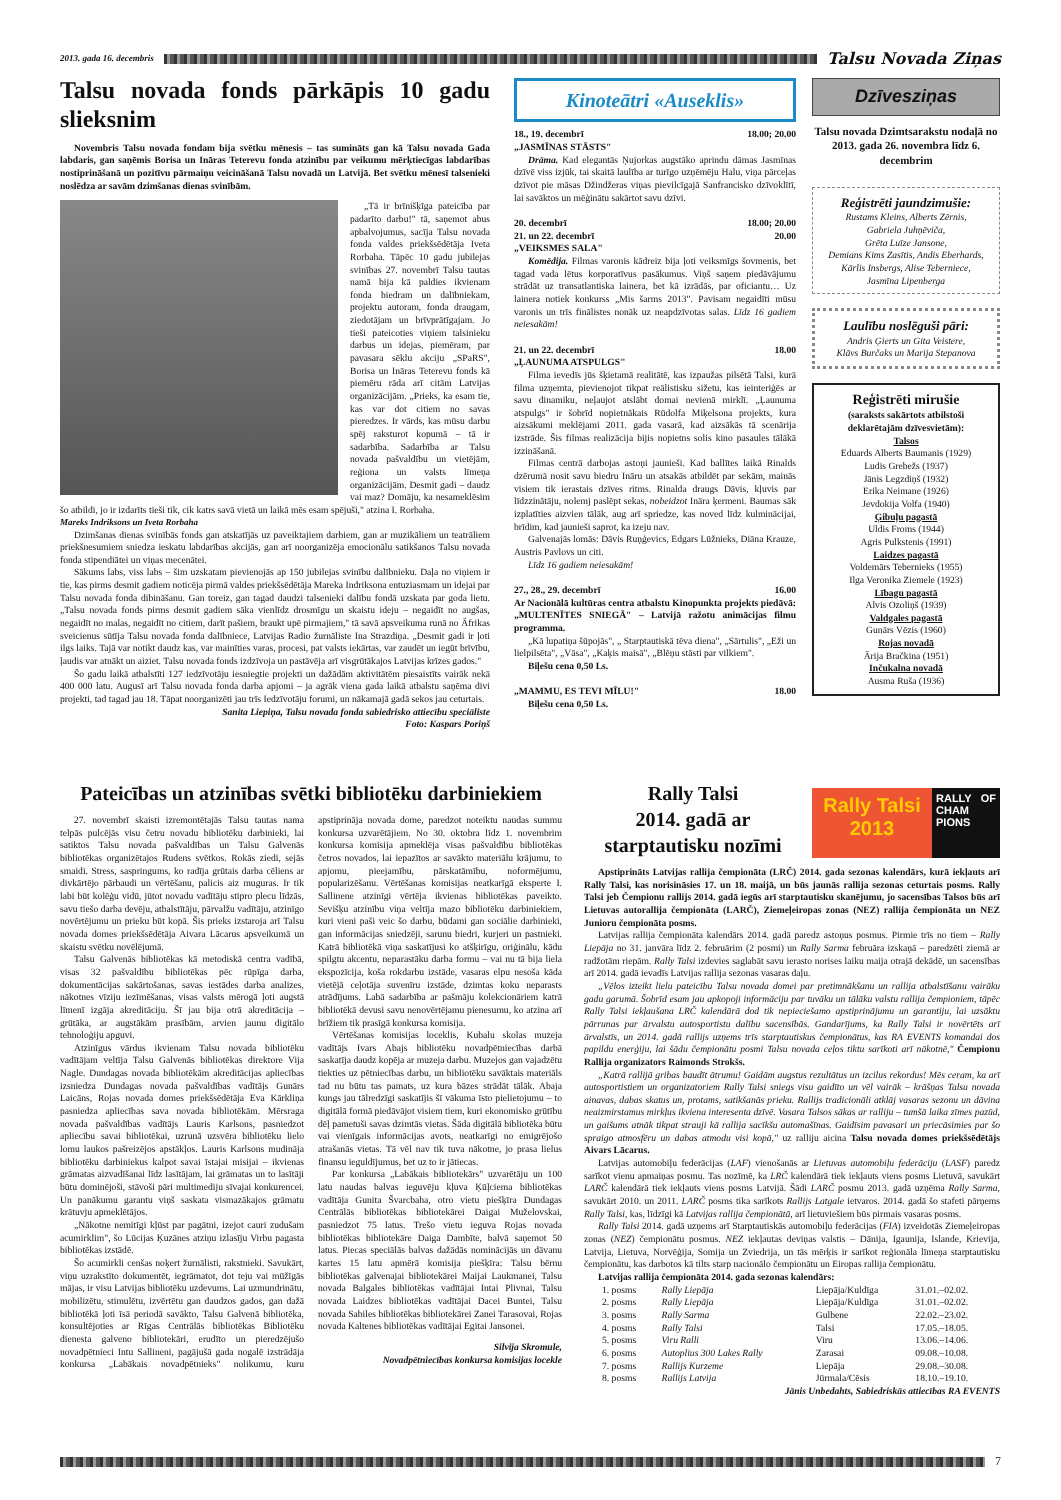2013. gada 16. decembris
Talsu Novada Ziņas
Talsu novada fonds pārkāpis 10 gadu slieksnim
Novembris Talsu novada fondam bija svētku mēnesis – tas sumināts gan kā Talsu novada Gada labdaris, gan saņēmis Borisa un Ināras Teterevu fonda atzinību par veikumu mērķtiecīgas labdarības nostiprināšanā un pozitīvu pārmaiņu veicināšanā Talsu novadā un Latvijā. Bet svētku mēnesī talsenieki noslēdza ar savām dzimšanas dienas svinībām.
„Tā ir brīnišķīga pateicība par padarīto darbu!" tā, saņemot abus apbalvojumus, sacīja Talsu novada fonda valdes priekšsēdētāja Iveta Rorbaha. Tāpēc 10 gadu jubilejas svinības 27. novembrī Talsu tautas namā bija kā paldies ikvienam fonda biedram un dalībniekam, projektu autoram, fonda draugam, ziedotājam un brīvprātīgajam. Jo tieši pateicoties viņiem talsinieku darbus un idejas, piemēram, par pavasara sēklu akciju „SPaRS", Borisa un Ināras Teterevu fonds kā piemēru rāda arī citām Latvijas organizācijām. „Prieks, ka esam tie, kas var dot citiem no savas pieredzes. Ir vārds, kas mūsu darbu spēj raksturot kopumā – tā ir sadarbība. Sadarbība ar Talsu novada pašvaldību un vietējām, reģiona un valsts līmeņa organizācijām. Desmit gadi – daudz vai maz? Domāju, ka nesameklēsim šo atbildi, jo ir izdarīts tieši tik, cik katrs savā vietā un laikā mēs esam spējuši," atzina I. Rorbaha.
Mareks Indriksons un Iveta Rorbaha
Dzimšanas dienas svinībās fonds gan atskatījās uz paveiktajiem darbiem, gan ar muzikāliem un teatrāliem priekšnesumiem sniedza ieskatu labdarības akcijās, gan arī noorganizēja emocionālu satikšanos Talsu novada fonda stipendiātei un viņas mecenātei.
Sākums labs, viss labs – šim uzskatam pievienojās ap 150 jubilejas svinību dalībnieku. Daļa no viņiem ir tie, kas pirms desmit gadiem noticēja pirmā valdes priekšsēdētāja Mareka Indriksona entuziasmam un idejai par Talsu novada fonda dibināšanu. Gan toreiz, gan tagad daudzi talsenieki dalību fondā uzskata par goda lietu. „Talsu novada fonds pirms desmit gadiem sāka vienlīdz drosmīgu un skaistu ideju – negaidīt no augšas, negaidīt no malas, negaidīt no citiem, darīt pašiem, braukt upē pirmajiem," tā savā apsveikuma runā no Āfrikas sveicienus sūtīja Talsu novada fonda dalībniece, Latvijas Radio žurnāliste Ina Strazdiņa. „Desmit gadi ir ļoti ilgs laiks. Tajā var notikt daudz kas, var mainīties varas, procesi, pat valsts iekārtas, var zaudēt un iegūt brīvību, ļaudis var atnākt un aiziet. Talsu novada fonds izdzīvoja un pastāvēja arī visgrūtākajos Latvijas krīzes gados."
Šo gadu laikā atbalstīti 127 iedzīvotāju iesniegtie projekti un dažādām aktivitātēm piesaistīts vairāk nekā 400 000 latu. Augusī arī Talsu novada fonda darba apjomi – ja agrāk viena gada laikā atbalstu saņēma divi projekti, tad tagad jau 18. Tāpat noorganizēti jau trīs Iedzīvotāju forumi, un nākamajā gadā sekos jau ceturtais.
Sanita Liepiņa, Talsu novada fonda sabiedrisko attiecību speciāliste
Foto: Kaspars Poriņš
Kinoteātri «Auseklis»
18., 19. decembrī 18.00; 20.00
„JASMĪNAS STĀSTS"
Drāma. Kad elegantās Ņujorkas augstāko aprindu dāmas Jasmīnas dzīvē viss izjūk, tai skaitā laulība ar turīgo uzņēmēju Halu, viņa pārceļas dzīvot pie māsas Džindžeras viņas pievilcīgajā Sanfrancisko dzīvoklītī, lai savāktos un mēģinātu sakārtot savu dzīvi.
20. decembrī 18.00; 20.00
21. un 22. decembrī 20.00
„VEIKSMES SALA"
Komēdija. Filmas varonis kādreiz bija ļoti veiksmīgs šovmenis, bet tagad vada lētus korporatīvus pasākumus. Viņš saņem piedāvājumu strādāt uz transatlantiska lainera, bet kā izrādās, par oficiantu… Uz lainera notiek konkurss „Mis šarms 2013". Pavisam negaidīti mūsu varonis un trīs finālistes nonāk uz neapdzīvotas salas. Līdz 16 gadiem neiesakām!
21. un 22. decembrī 18.00
„ĻAUNUMA ATSPULGS"
Filma ievedīs jūs šķietamā realitātē, kas izpaužas pilsētā Talsi, kurā filma uzņemta, pievienojot tikpat reālistisku sižetu, kas ieinteriģēs ar savu dinamiku, neļaujot atslābt domai nevienā mirklī. „Ļaunuma atspulgs" ir šobrīd nopietnākais Rūdolfa Miķelsona projekts, kura aizsākumi meklējami 2011. gada vasarā, kad aizsākās tā scenārija izstrāde. Šis filmas realizācija bijis nopietns solis kino pasaules tālākā izzināšanā.
Filmas centrā darbojas astoņi jaunieši. Kad ballītes laikā Rinalds dzērumā nosit savu biedru Ināru un atsakās atbildēt par sekām, mainās visiem tik ierastais dzīves ritms. Rinalda draugs Dāvis, kļuvis par līdzzinātāju, nolemj paslēpt sekas, nobeidzot Ināra ķermeni. Baumas sāk izplatīties aizvien tālāk, aug arī spriedze, kas noved līdz kulminācijai, brīdim, kad jaunieši saprot, ka izeju nav.
Galvenajās lomās: Dāvis Ruņģevics, Edgars Lūžnieks, Diāna Krauze, Austris Pavlovs un citi.
Līdz 16 gadiem neiesakām!
27., 28., 29. decembrī 16.00
Ar Nacionālā kultūras centra atbalstu Kinopunkta projekts piedāvā: „MULTENĪTES SNIEGĀ" – Latvijā ražotu animācijas filmu programma.
„Kā lupatiņa šūpojās", „ Starptautiskā tēva diena", „Sārtulis", „Eži un lielpilsēta", „Vāsa", „Kaķis maisā", „Blēņu stāsti par vilkiem".
Biļešu cena 0,50 Ls.
„MAMMU, ES TEVI MĪLU!" 18.00
Biļešu cena 0,50 Ls.
Dzīvesziņas
Talsu novada Dzimtsarakstu nodaļā no 2013. gada 26. novembra līdz 6. decembrim
Reģistrēti jaundzimušie:
Rustams Kleins, Alberts Zērnis,
Gabriela Juhņēviča,
Grēta Luīze Jansone,
Demians Kims Zasītis, Andis Eberhards,
Kārlis Insbergs, Alise Teberniece,
Jasmīna Lipenberga
Laulību noslēguši pāri:
Andris Ģierts un Gita Veistere,
Klāvs Burčaks un Marija Stepanova
Reģistrēti mirušie
(saraksts sakārtots atbilstoši deklarētajām dzīvesvietām):
Talsos
Eduards Alberts Baumanis (1929)
Ludis Grebežs (1937)
Jānis Legzdiņš (1932)
Erika Neimane (1926)
Jevdokija Volfa (1940)
Ģibuļu pagastā
Uldis Froms (1944)
Agris Pulkstenis (1991)
Laidzes pagastā
Voldemārs Tebernieks (1955)
Ilga Veronika Ziemele (1923)
Lībagu pagastā
Alvis Ozoliņš (1939)
Valdgales pagastā
Gunārs Vēzis (1960)
Rojas novadā
Ārija Bračkina (1951)
Inčukalna novadā
Ausma Ruša (1936)
Pateicības un atzinības svētki bibliotēku darbiniekiem
27. novembrī skaisti izremontētajās Talsu tautas nama telpās pulcējās visu četru novadu bibliotēku darbinieki, lai satiktos Talsu novada pašvaldības un Talsu Galvenās bibliotēkas organizētajos Rudens svētkos. Rokās ziedi, sejās smaidi. Stress, saspringums, ko radīja grūtais darba cēliens ar divkārtējo pārbaudi un vērtēšanu, palicis aiz muguras. Ir tik labi būt kolēģu vidū, jūtot novadu vadītāju stipro plecu līdzās, savu tiešo darba devēju, atbalstītāju, pārvalžu vadītāju, atzinīgo novērtējumu un prieku būt kopā. Šis prieks izstaroja arī Talsu novada domes priekšsēdētāja Aivara Lācarus apsveikumā un skaistu svētku novēlējumā.
Talsu Galvenās bibliotēkas kā metodiskā centra vadībā, visas 32 pašvaldību bibliotēkas pēc rūpīga darba, dokumentācijas sakārtošanas, savas iestādes darba analizes, nākotnes vīziju iezīmēšanas, visas valsts mērogā ļoti augstā līmenī izgāja akreditāciju. Šī jau bija otrā akreditācija – grūtāka, ar augstākām prasībām, arvien jaunu digitālo tehnoloģiju apguvi.
Atzinīgus vārdus ikvienam Talsu novada bibliotēku vadītājam veltīja Talsu Galvenās bibliotēkas direktore Vija Nagle. Dundagas novada bibliotēkām akreditācijas apliecības izsniedza Dundagas novada pašvaldības vadītājs Gunārs Laicāns, Rojas novada domes priekšsēdētāja Eva Kārkliņa pasniedza apliecības sava novada bibliotēkām. Mērsraga novada pašvaldības vadītājs Lauris Karlsons, pasniedzot apliecību savai bibliotēkai, uzrunā uzsvēra bibliotēku lielo lomu laukos pašreizējos apstākļos. Lauris Karlsons mudināja bibliotēku darbiniekus kalpot savai īstajai misijai – ikvienas grāmatas aizvadīšanai līdz lasītājam, lai grāmatas un to lasītāji būtu dominējoši, stāvoši pāri multimediju sīvajai konkurencei. Un panākumu garantu viņš saskata vismazākajos grāmatu krātuvju apmeklētājos.
„Nākotne nemitīgi kļūst par pagātni, izejot cauri zudušam acumirklim", šo Lūcijas Ķuzānes atziņu izlasīju Virbu pagasta bibliotēkas izstādē.
Šo acumirkli cenšas noķert žurnālisti, rakstnieki. Savukārt, viņu uzrakstīto dokumentēt, iegrāmatot, dot teju vai mūžīgās mājas, ir visu Latvijas bibliotēku uzdevums. Lai uzmundrinātu, mobilizētu, stimulētu, izvērtētu gan daudzos gados, gan dažā bibliotēkā ļoti īsā periodā savākto, Talsu Galvenā bibliotēka, konsultējoties ar Rīgas Centrālās bibliotēkas Bibliotēku dienesta galveno bibliotekāri, erudīto un pieredzējušo novadpētnieci Intu Sallineni, pagājušā gada nogalē izstrādāja konkursa „Labākais novadpētnieks" nolikumu, kuru apstiprināja novada dome, paredzot noteiktu naudas summu konkursa uzvarētājiem. No 30. oktobra līdz 1. novembrim konkursa komisija apmeklēja visas pašvaldību bibliotēkas četros novados, lai iepazītos ar savākto materiālu krājumu, to apjomu, pieejamību, pārskatāmību, noformējumu, popularizēšanu. Vērtēšanas komisijas neatkarīgā eksperte I. Sallinene atzinīgi vērtēja ikvienas bibliotēkas paveikto. Sevišķu atzinību viņa veltīja mazo bibliotēku darbiniekiem, kuri vieni paši veic šo darbu, būdami gan sociālie darbinieki, gan informācijas sniedzēji, sarunu biedri, kurjeri un pastnieki. Katrā bibliotēkā viņa saskatījusi ko atšķirīgu, oriģinālu, kādu spilgtu akcentu, neparastāku darba formu – vai nu tā bija liela ekspozīcija, koša rokdarbu izstāde, vasaras elpu nesoša kāda vietējā ceļotāja suvenīru izstāde, dzimtas koku neparasts atrādījums. Labā sadarbība ar pašmāju kolekcionāriem katrā bibliotēkā devusi savu nenovērtējamu pienesumu, ko atzina arī brīžiem tik prasīgā konkursa komisija.
Vērtēšanas komisijas loceklis, Kubalu skolas muzeja vadītājs Ivars Abajs bibliotēku novadpētniecības darbā saskatīja daudz kopēja ar muzeja darbu. Muzejos gan vajadzētu tiekties uz pētniecības darbu, un bibliotēku savāktais materiāls tad nu būtu tas pamats, uz kura bāzes strādāt tālāk. Abaja kungs jau tālredzīgi saskatījis šī vākuma īsto pielietojumu – to digitālā formā piedāvājot visiem tiem, kuri ekonomisko grūtību dēļ pametuši savas dzimtās vietas. Šāda digitālā bibliotēka būtu vai vienīgais informācijas avots, neatkarīgi no emigrējošo atrašanās vietas. Tā vēl nav tik tuva nākotne, jo prasa lielus finansu ieguldījumus, bet uz to ir jātiecas.
Par konkursa „Labākais bibliotekārs" uzvarētāju un 100 latu naudas balvas ieguvēju kļuva Ķūļciema bibliotēkas vadītāja Gunita Švarcbaha, otro vietu piešķīra Dundagas Centrālās bibliotēkas bibliotekārei Daigai Muželovskai, pasniedzot 75 latus. Trešo vietu ieguva Rojas novada bibliotēkas bibliotekāre Daiga Dambīte, balvā saņemot 50 latus. Piecas speciālās balvas dažādās nominācijās un dāvanu kartes 15 latu apmērā komisija piešķīra: Talsu bērnu bibliotēkas galvenajai bibliotekārei Maijai Laukmanei, Talsu novada Balgales bibliotēkas vadītājai Intai Plivnai, Talsu novada Laidzes bibliotēkas vadītājai Dacei Buntei, Talsu novada Sabiles bibliotēkas bibliotekārei Zanei Tarasovai, Rojas novada Kaltenes bibliotēkas vadītājai Egitai Jansonei.
Silvija Skromule,
Novadpētniecības konkursa komisijas locekle
Rally Talsi
2014. gadā ar starptautisku nozīmi
Rally Talsi 2013
RALLY OF CHAM PIONS
Apstiprināts Latvijas rallija čempionāta (LRČ) 2014. gada sezonas kalendārs, kurā iekļauts arī Rally Talsi, kas norisināsies 17. un 18. maijā, un būs jaunās rallija sezonas ceturtais posms. Rally Talsi jeb Čempionu rallijs 2014. gadā iegūs arī starptautisku skanējumu, jo sacensības Talsos būs arī Lietuvas autorallija čempionāta (LARČ), Ziemeļeiropas zonas (NEZ) rallija čempionāta un NEZ Junioru čempionāta posms.
Latvijas rallija čempionāta kalendārs 2014. gadā paredz astoņus posmus. Pirmie trīs no tiem – Rally Liepāja no 31. janvāra līdz 2. februārim (2 posmi) un Rally Sarma februāra izskaņā – paredzēti ziemā ar radžotām riepām. Rally Talsi izdevies saglabāt savu ierasto norises laiku maija otrajā dekādē, un sacensības arī 2014. gadā ievadīs Latvijas rallija sezonas vasaras daļu.
„Vēlos izteikt lielu pateicību Talsu novada domei par pretimnākšanu un rallija atbalstīšanu vairāku gadu garumā. Šobrīd esam jau apkopoji informāciju par tuvāku un tālāku valstu rallija čempioniem, tāpēc Rally Talsi iekļaušana LRČ kalendārā dod tik nepieciešamo apstiprinājumu un garantiju, lai uzsāktu pārrunas par ārvalstu autosportistu dalību sacensībās. Gandarījums, ka Rally Talsi ir novērtēts arī ārvalstīs, un 2014. gadā rallijs uzņems trīs starptautiskus čempionātus, kas RA EVENTS komandai dos papildu enerģiju, lai šādu čempionātu posmi Talsu novada ceļos tiktu sarīkoti arī nākotnē," Čempionu Rallija organizators Raimonds Strokšs.
„Katrā rallijā gribas baudīt ātrumu! Gaidām augstus rezultātus un izcilus rekordus! Mēs ceram, ka arī autosportistiem un organizatoriem Rally Talsi sniegs visu gaidīto un vēl vairāk – krāšņas Talsu novada ainavas, dabas skatus un, protams, satikšanās prieku. Rallijs tradicionāli atklāj vasaras sezonu un dāvina neaizmirstamus mirkļus ikviena interesenta dzīvē. Vasara Talsos sākas ar ralliju – tumšā laika zīmes pazūd, un gaišums atnāk tikpat strauji kā rallija sacīkšu automašīnas. Gaidīsim pavasari un priecāsimies par šo spraigo atmosfēru un dabas atmodu visi kopā," uz ralliju aicina Talsu novada domes priekšsēdētājs Aivars Lācarus.
Latvijas automobiļu federācijas (LAF) vienošanās ar Lietuvas automobiļu federāciju (LASF) paredz sarīkot vienu apmaiņas posmu. Tas nozīmē, ka LRČ kalendārā tiek iekļauts viens posms Lietuvā, savukārt LARČ kalendārā tiek iekļauts viens posms Latvijā. Šādi LARČ posmu 2013. gadā uzņēma Rally Sarma, savukārt 2010. un 2011. LARČ posms tika sarīkots Rallijs Latgale ietvaros. 2014. gadā šo stafeti pārņems Rally Talsi, kas, līdzīgi kā Latvijas rallija čempionātā, arī lietuviešiem būs pirmais vasaras posms.
Rally Talsi 2014. gadā uzņems arī Starptautiskās automobiļu federācijas (FIA) izveidotās Ziemeļeiropas zonas (NEZ) čempionātu posmus. NEZ iekļautas deviņas valstis – Dānija, Igaunija, Islande, Krievija, Latvija, Lietuva, Norvēģija, Somija un Zviedrija, un tās mērķis ir sarīkot reģionāla līmeņa starptautisku čempionātu, kas darbotos kā tilts starp nacionālo čempionātu un Eiropas rallija čempionātu.
Latvijas rallija čempionāta 2014. gada sezonas kalendārs:
| 1. posms | Rally Liepāja | Liepāja/Kuldīga | 31.01.–02.02. |
| 2. posms | Rally Liepāja | Liepāja/Kuldīga | 31.01.–02.02. |
| 3. posms | Rally Sarma | Gulbene | 22.02.–23.02. |
| 4. posms | Rally Talsi | Talsi | 17.05.–18.05. |
| 5. posms | Viru Ralli | Viru | 13.06.–14.06. |
| 6. posms | Autoplius 300 Lakes Rally | Zarasai | 09.08.–10.08. |
| 7. posms | Rallijs Kurzeme | Liepāja | 29.08.–30.08. |
| 8. posms | Rallijs Latvija | Jūrmala/Cēsis | 18.10.–19.10. |
Jānis Unbedahts, Sabiedriskās attiecības RA EVENTS
7